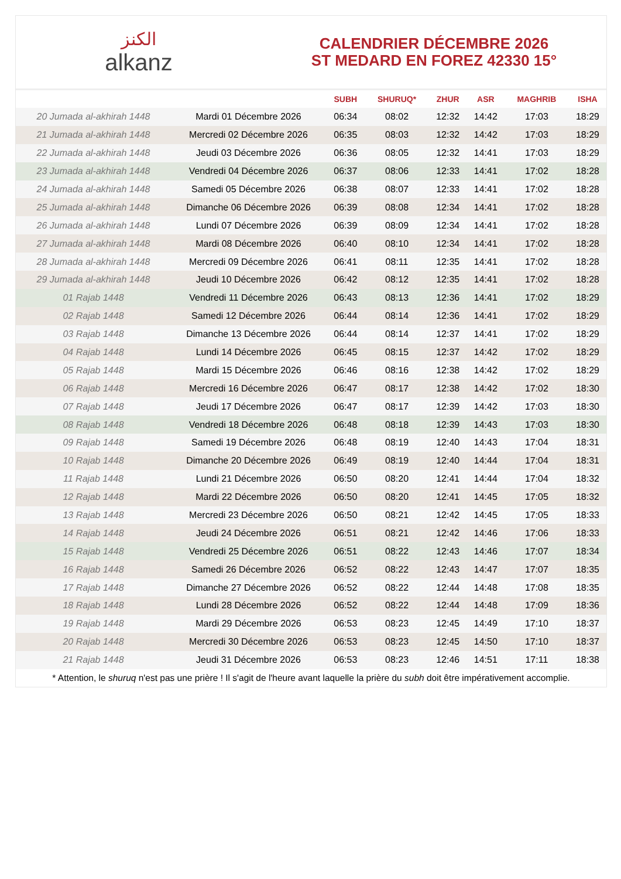الكنز
alkanz
CALENDRIER DÉCEMBRE 2026
ST MEDARD EN FOREZ 42330 15°
| | | SUBH | SHURUQ* | ZHUR | ASR | MAGHRIB | ISHA |
| --- | --- | --- | --- | --- | --- | --- | --- |
| 20 Jumada al-akhirah 1448 | Mardi 01 Décembre 2026 | 06:34 | 08:02 | 12:32 | 14:42 | 17:03 | 18:29 |
| 21 Jumada al-akhirah 1448 | Mercredi 02 Décembre 2026 | 06:35 | 08:03 | 12:32 | 14:42 | 17:03 | 18:29 |
| 22 Jumada al-akhirah 1448 | Jeudi 03 Décembre 2026 | 06:36 | 08:05 | 12:32 | 14:41 | 17:03 | 18:29 |
| 23 Jumada al-akhirah 1448 | Vendredi 04 Décembre 2026 | 06:37 | 08:06 | 12:33 | 14:41 | 17:02 | 18:28 |
| 24 Jumada al-akhirah 1448 | Samedi 05 Décembre 2026 | 06:38 | 08:07 | 12:33 | 14:41 | 17:02 | 18:28 |
| 25 Jumada al-akhirah 1448 | Dimanche 06 Décembre 2026 | 06:39 | 08:08 | 12:34 | 14:41 | 17:02 | 18:28 |
| 26 Jumada al-akhirah 1448 | Lundi 07 Décembre 2026 | 06:39 | 08:09 | 12:34 | 14:41 | 17:02 | 18:28 |
| 27 Jumada al-akhirah 1448 | Mardi 08 Décembre 2026 | 06:40 | 08:10 | 12:34 | 14:41 | 17:02 | 18:28 |
| 28 Jumada al-akhirah 1448 | Mercredi 09 Décembre 2026 | 06:41 | 08:11 | 12:35 | 14:41 | 17:02 | 18:28 |
| 29 Jumada al-akhirah 1448 | Jeudi 10 Décembre 2026 | 06:42 | 08:12 | 12:35 | 14:41 | 17:02 | 18:28 |
| 01 Rajab 1448 | Vendredi 11 Décembre 2026 | 06:43 | 08:13 | 12:36 | 14:41 | 17:02 | 18:29 |
| 02 Rajab 1448 | Samedi 12 Décembre 2026 | 06:44 | 08:14 | 12:36 | 14:41 | 17:02 | 18:29 |
| 03 Rajab 1448 | Dimanche 13 Décembre 2026 | 06:44 | 08:14 | 12:37 | 14:41 | 17:02 | 18:29 |
| 04 Rajab 1448 | Lundi 14 Décembre 2026 | 06:45 | 08:15 | 12:37 | 14:42 | 17:02 | 18:29 |
| 05 Rajab 1448 | Mardi 15 Décembre 2026 | 06:46 | 08:16 | 12:38 | 14:42 | 17:02 | 18:29 |
| 06 Rajab 1448 | Mercredi 16 Décembre 2026 | 06:47 | 08:17 | 12:38 | 14:42 | 17:02 | 18:30 |
| 07 Rajab 1448 | Jeudi 17 Décembre 2026 | 06:47 | 08:17 | 12:39 | 14:42 | 17:03 | 18:30 |
| 08 Rajab 1448 | Vendredi 18 Décembre 2026 | 06:48 | 08:18 | 12:39 | 14:43 | 17:03 | 18:30 |
| 09 Rajab 1448 | Samedi 19 Décembre 2026 | 06:48 | 08:19 | 12:40 | 14:43 | 17:04 | 18:31 |
| 10 Rajab 1448 | Dimanche 20 Décembre 2026 | 06:49 | 08:19 | 12:40 | 14:44 | 17:04 | 18:31 |
| 11 Rajab 1448 | Lundi 21 Décembre 2026 | 06:50 | 08:20 | 12:41 | 14:44 | 17:04 | 18:32 |
| 12 Rajab 1448 | Mardi 22 Décembre 2026 | 06:50 | 08:20 | 12:41 | 14:45 | 17:05 | 18:32 |
| 13 Rajab 1448 | Mercredi 23 Décembre 2026 | 06:50 | 08:21 | 12:42 | 14:45 | 17:05 | 18:33 |
| 14 Rajab 1448 | Jeudi 24 Décembre 2026 | 06:51 | 08:21 | 12:42 | 14:46 | 17:06 | 18:33 |
| 15 Rajab 1448 | Vendredi 25 Décembre 2026 | 06:51 | 08:22 | 12:43 | 14:46 | 17:07 | 18:34 |
| 16 Rajab 1448 | Samedi 26 Décembre 2026 | 06:52 | 08:22 | 12:43 | 14:47 | 17:07 | 18:35 |
| 17 Rajab 1448 | Dimanche 27 Décembre 2026 | 06:52 | 08:22 | 12:44 | 14:48 | 17:08 | 18:35 |
| 18 Rajab 1448 | Lundi 28 Décembre 2026 | 06:52 | 08:22 | 12:44 | 14:48 | 17:09 | 18:36 |
| 19 Rajab 1448 | Mardi 29 Décembre 2026 | 06:53 | 08:23 | 12:45 | 14:49 | 17:10 | 18:37 |
| 20 Rajab 1448 | Mercredi 30 Décembre 2026 | 06:53 | 08:23 | 12:45 | 14:50 | 17:10 | 18:37 |
| 21 Rajab 1448 | Jeudi 31 Décembre 2026 | 06:53 | 08:23 | 12:46 | 14:51 | 17:11 | 18:38 |
* Attention, le shuruq n'est pas une prière ! Il s'agit de l'heure avant laquelle la prière du subh doit être impérativement accomplie.